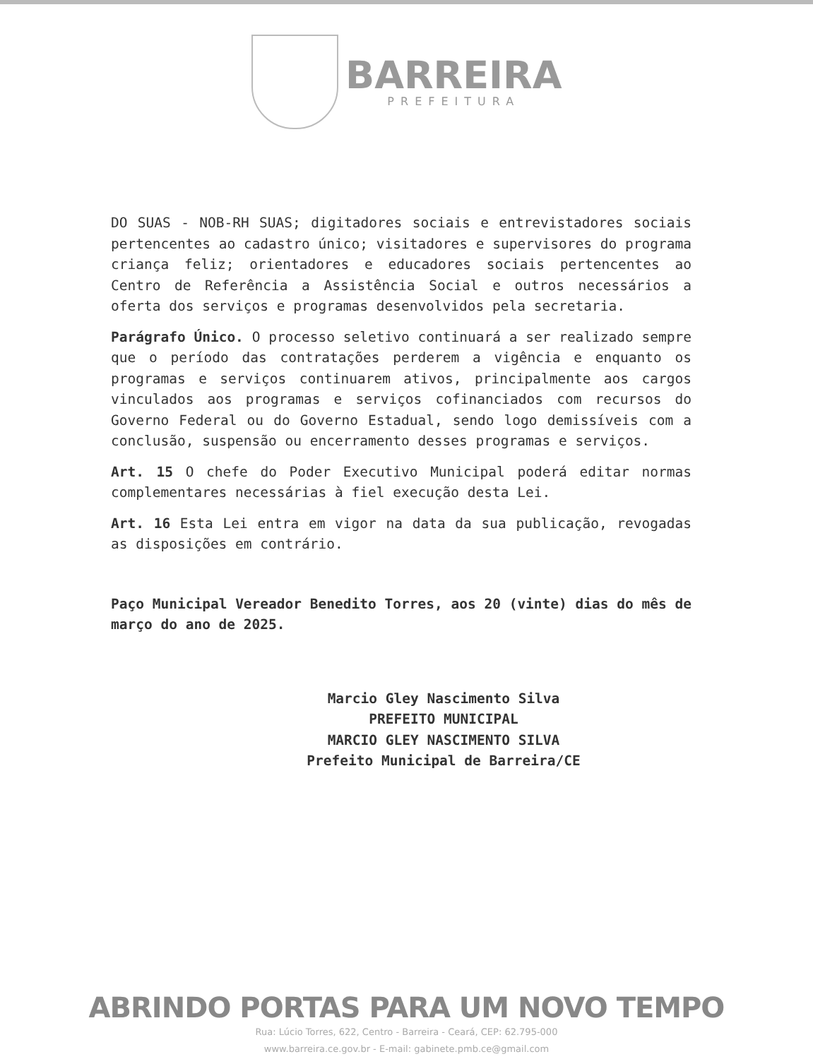BARREIRA
PREFEITURA
DO SUAS - NOB-RH SUAS; digitadores sociais e entrevistadores sociais pertencentes ao cadastro único; visitadores e supervisores do programa criança feliz; orientadores e educadores sociais pertencentes ao Centro de Referência a Assistência Social e outros necessários a oferta dos serviços e programas desenvolvidos pela secretaria.
Parágrafo Único. O processo seletivo continuará a ser realizado sempre que o período das contratações perderem a vigência e enquanto os programas e serviços continuarem ativos, principalmente aos cargos vinculados aos programas e serviços cofinanciados com recursos do Governo Federal ou do Governo Estadual, sendo logo demissíveis com a conclusão, suspensão ou encerramento desses programas e serviços.
Art. 15 O chefe do Poder Executivo Municipal poderá editar normas complementares necessárias à fiel execução desta Lei.
Art. 16 Esta Lei entra em vigor na data da sua publicação, revogadas as disposições em contrário.
Paço Municipal Vereador Benedito Torres, aos 20 (vinte) dias do mês de março do ano de 2025.
Marcio Gley Nascimento Silva
PREFEITO MUNICIPAL
MARCIO GLEY NASCIMENTO SILVA
Prefeito Municipal de Barreira/CE
ABRINDO PORTAS PARA UM NOVO TEMPO
Rua: Lúcio Torres, 622, Centro - Barreira - Ceará, CEP: 62.795-000
www.barreira.ce.gov.br - E-mail: gabinete.pmb.ce@gmail.com